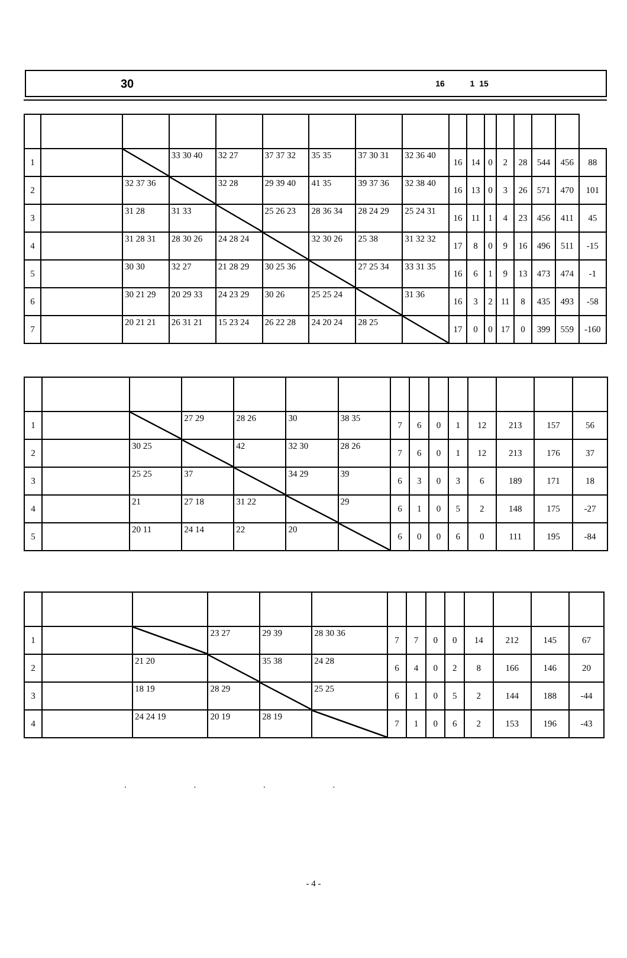30 16 1 15
| 1 | | | 33 30 40 | 32 27 | 37 37 32 | 35 35 | 37 30 31 | 32 36 40 | 16 | 14 | 0 | 2 | 28 | 544 | 456 | 88 |
| 2 | | 32 37 36 | | 32 28 | 29 39 40 | 41 35 | 39 37 36 | 32 38 40 | 16 | 13 | 0 | 3 | 26 | 571 | 470 | 101 |
| 3 | | 31 28 | 31 33 | | 25 26 23 | 28 36 34 | 28 24 29 | 25 24 31 | 16 | 11 | 1 | 4 | 23 | 456 | 411 | 45 |
| 4 | | 31 28 31 | 28 30 26 | 24 28 24 | | 32 30 26 | 25 38 | 31 32 32 | 17 | 8 | 0 | 9 | 16 | 496 | 511 | -15 |
| 5 | | 30 30 | 32 27 | 21 28 29 | 30 25 36 | | 27 25 34 | 33 31 35 | 16 | 6 | 1 | 9 | 13 | 473 | 474 | -1 |
| 6 | | 30 21 29 | 20 29 33 | 24 23 29 | 30 26 | 25 25 24 | | 31 36 | 16 | 3 | 2 | 11 | 8 | 435 | 493 | -58 |
| 7 | | 20 21 21 | 26 31 21 | 15 23 24 | 26 22 28 | 24 20 24 | 28 25 | | 17 | 0 | 0 | 17 | 0 | 399 | 559 | -160 |
| 1 | | | 27 29 | 28 26 | 30 | 38 35 | 7 | 6 | 0 | 1 | 12 | 213 | 157 | 56 |
| 2 | | 30 25 | | 42 | 32 30 | 28 26 | 7 | 6 | 0 | 1 | 12 | 213 | 176 | 37 |
| 3 | | 25 25 | 37 | | 34 29 | 39 | 6 | 3 | 0 | 3 | 6 | 189 | 171 | 18 |
| 4 | | 21 | 27 18 | 31 22 | | 29 | 6 | 1 | 0 | 5 | 2 | 148 | 175 | -27 |
| 5 | | 20 11 | 24 14 | 22 | 20 | | 6 | 0 | 0 | 6 | 0 | 111 | 195 | -84 |
| 1 | | | 23 27 | 29 39 | 28 30 36 | 7 | 7 | 0 | 0 | 14 | 212 | 145 | 67 |
| 2 | | 21 20 | | 35 38 | 24 28 | 6 | 4 | 0 | 2 | 8 | 166 | 146 | 20 |
| 3 | | 18 19 | 28 29 | | 25 25 | 6 | 1 | 0 | 5 | 2 | 144 | 188 | -44 |
| 4 | | 24 24 19 | 20 19 | 28 19 | | 7 | 1 | 0 | 6 | 2 | 153 | 196 | -43 |
. . . .
- 4 -